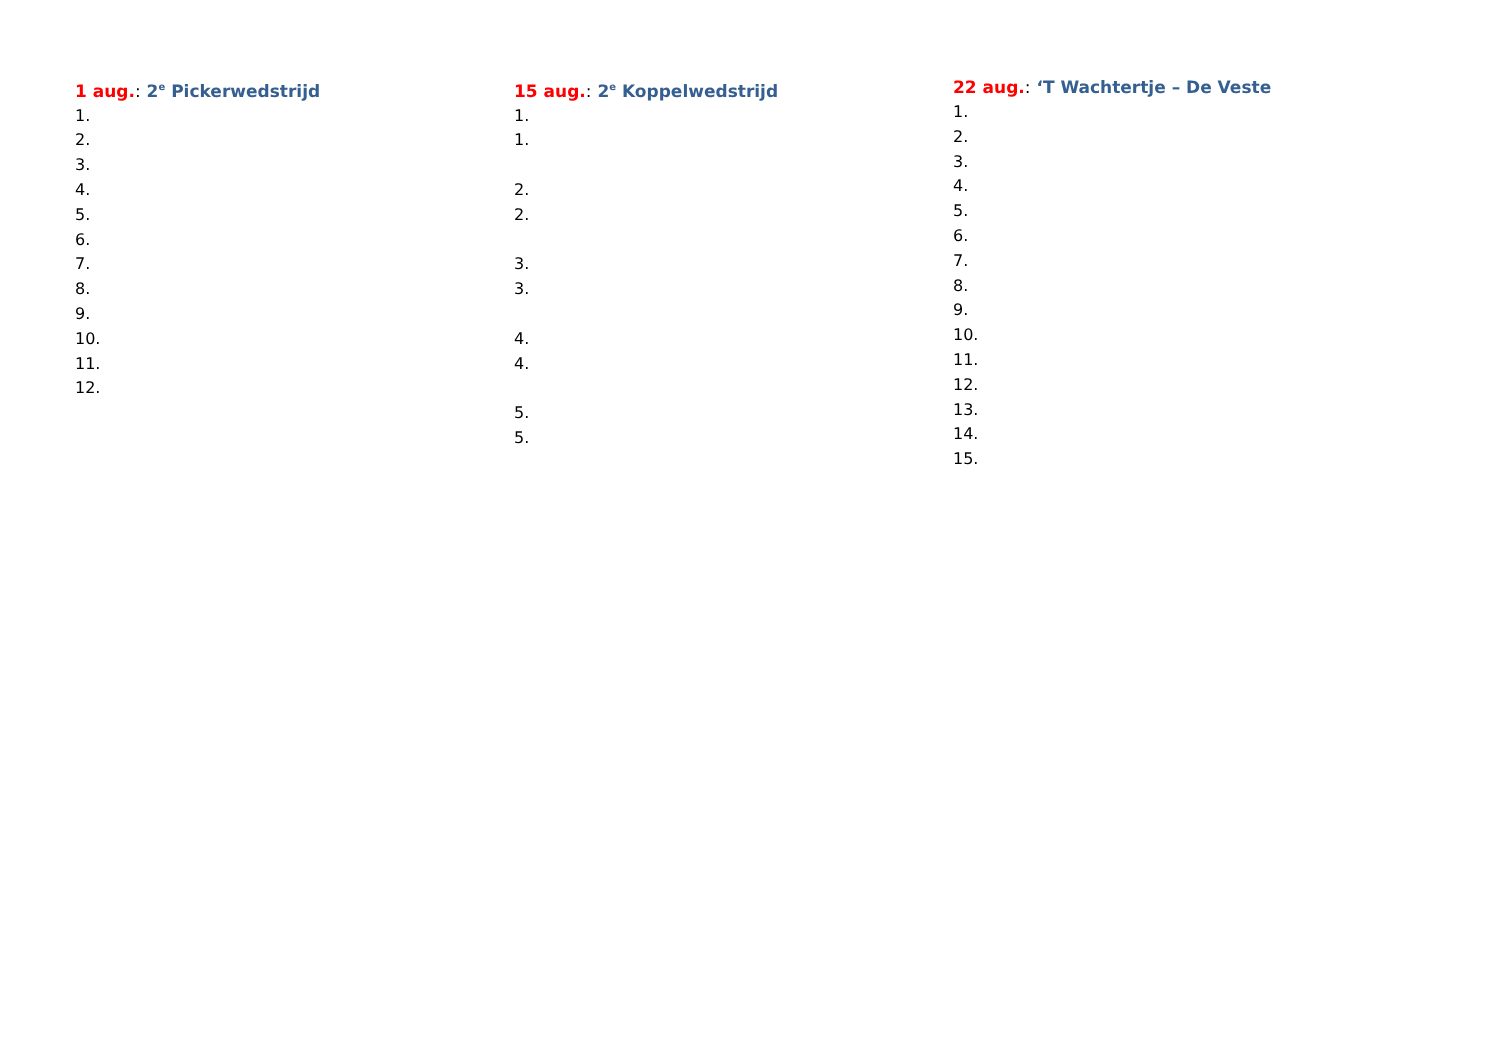1 aug.: 2<sup>e</sup> Pickerwedstrijd
1.
2.
3.
4.
5.
6.
7.
8.
9.
10.
11.
12.
15 aug.: 2<sup>e</sup> Koppelwedstrijd
1.
1.
2.
2.
3.
3.
4.
4.
5.
5.
22 aug.: ‘T Wachtertje – De Veste
1.
2.
3.
4.
5.
6.
7.
8.
9.
10.
11.
12.
13.
14.
15.